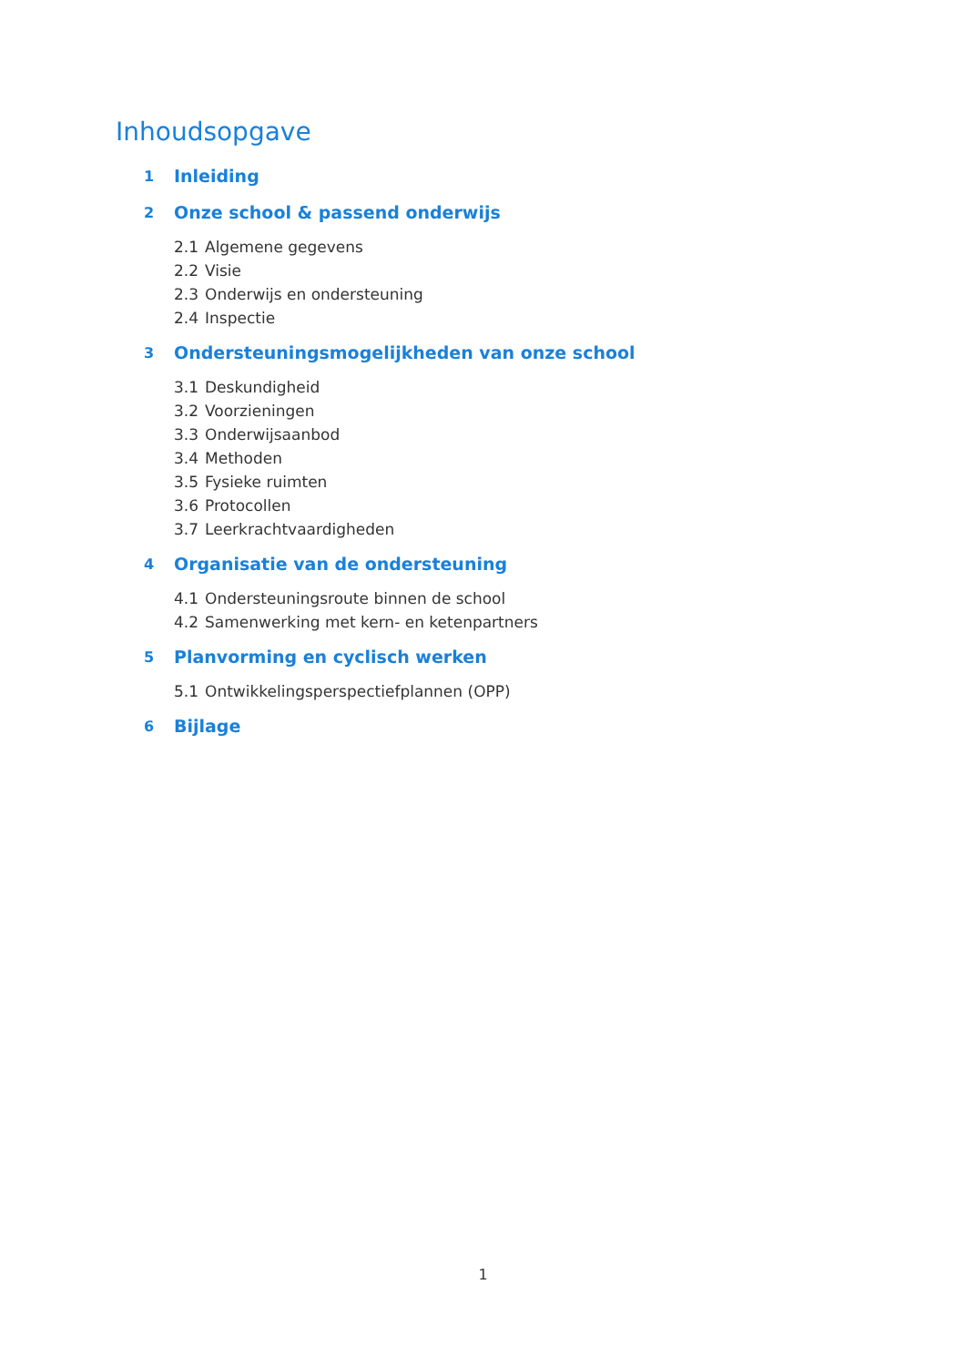Inhoudsopgave
1 Inleiding
2 Onze school & passend onderwijs
2.1 Algemene gegevens
2.2 Visie
2.3 Onderwijs en ondersteuning
2.4 Inspectie
3 Ondersteuningsmogelijkheden van onze school
3.1 Deskundigheid
3.2 Voorzieningen
3.3 Onderwijsaanbod
3.4 Methoden
3.5 Fysieke ruimten
3.6 Protocollen
3.7 Leerkrachtvaardigheden
4 Organisatie van de ondersteuning
4.1 Ondersteuningsroute binnen de school
4.2 Samenwerking met kern- en ketenpartners
5 Planvorming en cyclisch werken
5.1 Ontwikkelingsperspectiefplannen (OPP)
6 Bijlage
1